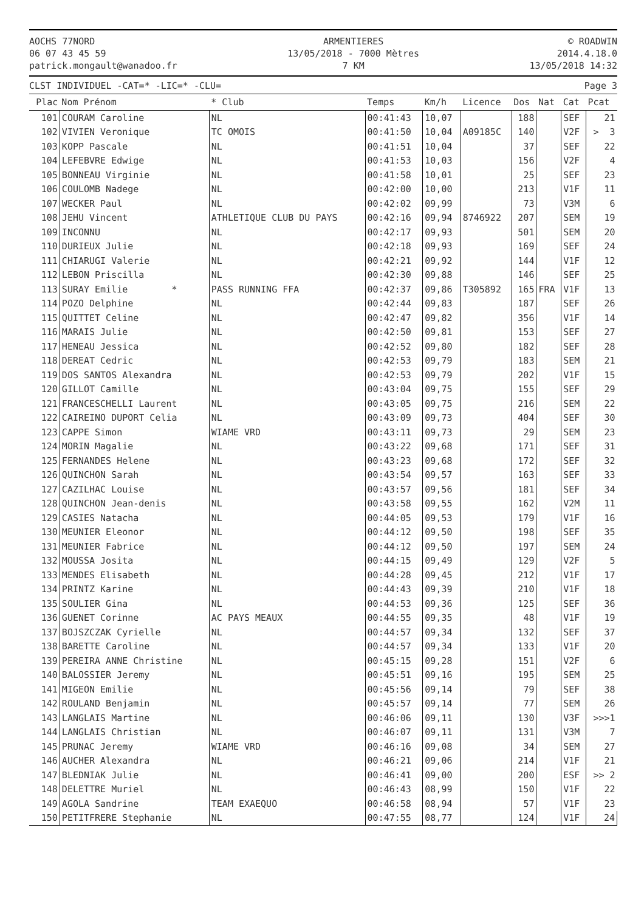AOCHS 77NORD
06 07 43 45 59
patrick.mongault@wanadoo.fr
ARMENTIERES
13/05/2018 - 7000 Mètres
7 KM
© ROADWIN
2014.4.18.0
13/05/2018 14:32
CLST INDIVIDUEL -CAT=* -LIC=* -CLU=
Page 3
| Plac | Nom Prénom | * Club | Temps | Km/h | Licence | Dos | Nat | Cat | Pcat |
| --- | --- | --- | --- | --- | --- | --- | --- | --- | --- |
| 101 | COURAM Caroline | NL | 00:41:43 | 10,07 | | 188 | | SEF | 21 |
| 102 | VIVIEN Veronique | TC OMOIS | 00:41:50 | 10,04 | A09185C | 140 | | V2F | > 3 |
| 103 | KOPP Pascale | NL | 00:41:51 | 10,04 | | 37 | | SEF | 22 |
| 104 | LEFEBVRE Edwige | NL | 00:41:53 | 10,03 | | 156 | | V2F | 4 |
| 105 | BONNEAU Virginie | NL | 00:41:58 | 10,01 | | 25 | | SEF | 23 |
| 106 | COULOMB Nadege | NL | 00:42:00 | 10,00 | | 213 | | V1F | 11 |
| 107 | WECKER Paul | NL | 00:42:02 | 09,99 | | 73 | | V3M | 6 |
| 108 | JEHU Vincent | ATHLETIQUE CLUB DU PAYS | 00:42:16 | 09,94 | 8746922 | 207 | | SEM | 19 |
| 109 | INCONNU | NL | 00:42:17 | 09,93 | | 501 | | SEM | 20 |
| 110 | DURIEUX Julie | NL | 00:42:18 | 09,93 | | 169 | | SEF | 24 |
| 111 | CHIARUGI Valerie | NL | 00:42:21 | 09,92 | | 144 | | V1F | 12 |
| 112 | LEBON Priscilla | NL | 00:42:30 | 09,88 | | 146 | | SEF | 25 |
| 113 | SURAY Emilie * | PASS RUNNING FFA | 00:42:37 | 09,86 | T305892 | 165 | FRA | V1F | 13 |
| 114 | POZO Delphine | NL | 00:42:44 | 09,83 | | 187 | | SEF | 26 |
| 115 | QUITTET Celine | NL | 00:42:47 | 09,82 | | 356 | | V1F | 14 |
| 116 | MARAIS Julie | NL | 00:42:50 | 09,81 | | 153 | | SEF | 27 |
| 117 | HENEAU Jessica | NL | 00:42:52 | 09,80 | | 182 | | SEF | 28 |
| 118 | DEREAT Cedric | NL | 00:42:53 | 09,79 | | 183 | | SEM | 21 |
| 119 | DOS SANTOS Alexandra | NL | 00:42:53 | 09,79 | | 202 | | V1F | 15 |
| 120 | GILLOT Camille | NL | 00:43:04 | 09,75 | | 155 | | SEF | 29 |
| 121 | FRANCESCHELLI Laurent | NL | 00:43:05 | 09,75 | | 216 | | SEM | 22 |
| 122 | CAIREINO DUPORT Celia | NL | 00:43:09 | 09,73 | | 404 | | SEF | 30 |
| 123 | CAPPE Simon | WIAME VRD | 00:43:11 | 09,73 | | 29 | | SEM | 23 |
| 124 | MORIN Magalie | NL | 00:43:22 | 09,68 | | 171 | | SEF | 31 |
| 125 | FERNANDES Helene | NL | 00:43:23 | 09,68 | | 172 | | SEF | 32 |
| 126 | QUINCHON Sarah | NL | 00:43:54 | 09,57 | | 163 | | SEF | 33 |
| 127 | CAZILHAC Louise | NL | 00:43:57 | 09,56 | | 181 | | SEF | 34 |
| 128 | QUINCHON Jean-denis | NL | 00:43:58 | 09,55 | | 162 | | V2M | 11 |
| 129 | CASIES Natacha | NL | 00:44:05 | 09,53 | | 179 | | V1F | 16 |
| 130 | MEUNIER Eleonor | NL | 00:44:12 | 09,50 | | 198 | | SEF | 35 |
| 131 | MEUNIER Fabrice | NL | 00:44:12 | 09,50 | | 197 | | SEM | 24 |
| 132 | MOUSSA Josita | NL | 00:44:15 | 09,49 | | 129 | | V2F | 5 |
| 133 | MENDES Elisabeth | NL | 00:44:28 | 09,45 | | 212 | | V1F | 17 |
| 134 | PRINTZ Karine | NL | 00:44:43 | 09,39 | | 210 | | V1F | 18 |
| 135 | SOULIER Gina | NL | 00:44:53 | 09,36 | | 125 | | SEF | 36 |
| 136 | GUENET Corinne | AC PAYS MEAUX | 00:44:55 | 09,35 | | 48 | | V1F | 19 |
| 137 | BOJSZCZAK Cyrielle | NL | 00:44:57 | 09,34 | | 132 | | SEF | 37 |
| 138 | BARETTE Caroline | NL | 00:44:57 | 09,34 | | 133 | | V1F | 20 |
| 139 | PEREIRA ANNE Christine | NL | 00:45:15 | 09,28 | | 151 | | V2F | 6 |
| 140 | BALOSSIER Jeremy | NL | 00:45:51 | 09,16 | | 195 | | SEM | 25 |
| 141 | MIGEON Emilie | NL | 00:45:56 | 09,14 | | 79 | | SEF | 38 |
| 142 | ROULAND Benjamin | NL | 00:45:57 | 09,14 | | 77 | | SEM | 26 |
| 143 | LANGLAIS Martine | NL | 00:46:06 | 09,11 | | 130 | | V3F | >>>1 |
| 144 | LANGLAIS Christian | NL | 00:46:07 | 09,11 | | 131 | | V3M | 7 |
| 145 | PRUNAC Jeremy | WIAME VRD | 00:46:16 | 09,08 | | 34 | | SEM | 27 |
| 146 | AUCHER Alexandra | NL | 00:46:21 | 09,06 | | 214 | | V1F | 21 |
| 147 | BLEDNIAK Julie | NL | 00:46:41 | 09,00 | | 200 | | ESF | >> 2 |
| 148 | DELETTRE Muriel | NL | 00:46:43 | 08,99 | | 150 | | V1F | 22 |
| 149 | AGOLA Sandrine | TEAM EXAEQUO | 00:46:58 | 08,94 | | 57 | | V1F | 23 |
| 150 | PETITFRERE Stephanie | NL | 00:47:55 | 08,77 | | 124 | | V1F | 24 |